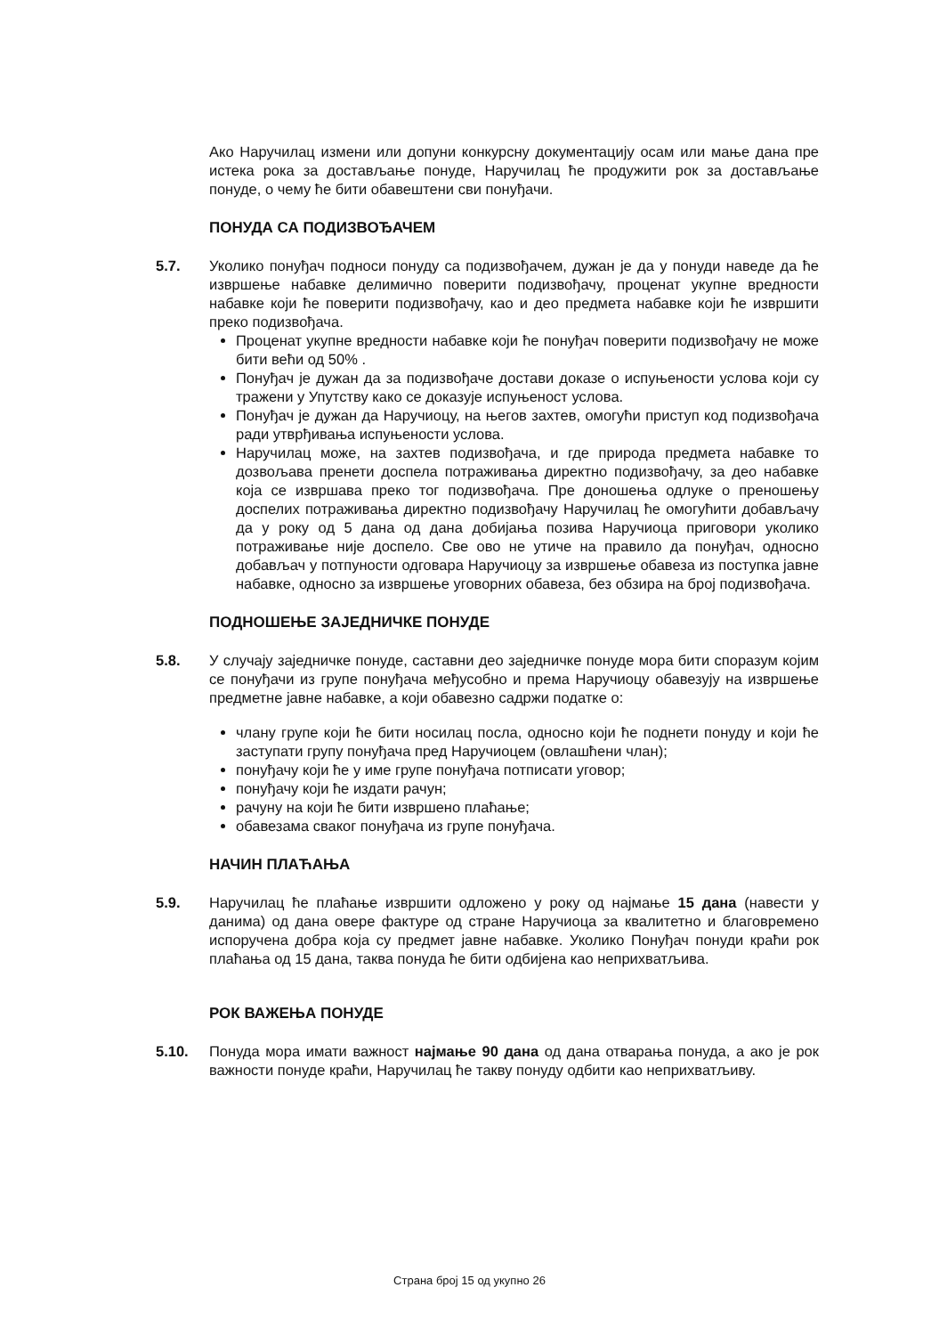Ако Наручилац измени или допуни конкурсну документацију осам или мање дана пре истека рока за достављање понуде, Наручилац ће продужити рок за достављање понуде, о чему ће бити обавештени сви понуђачи.
ПОНУДА СА ПОДИЗВОЂАЧЕМ
5.7. Уколико понуђач подноси понуду са подизвођачем, дужан је да у понуди наведе да ће извршење набавке делимично поверити подизвођачу, проценат укупне вредности набавке који ће поверити подизвођачу, као и део предмета набавке који ће извршити преко подизвођача.
Проценат укупне вредности набавке који ће понуђач поверити подизвођачу не може бити већи од 50% .
Понуђач је дужан да за подизвођаче достави доказе о испуњености услова који су тражени у Упутству како се доказује испуњеност услова.
Понуђач је дужан да Наручиоцу, на његов захтев, омогући приступ код подизвођача ради утврђивања испуњености услова.
Наручилац може, на захтев подизвођача, и где природа предмета набавке то дозвољава пренети доспела потраживања директно подизвођачу, за део набавке која се извршава преко тог подизвођача. Пре доношења одлуке о преношењу доспелих потраживања директно подизвођачу Наручилац ће омогућити добављачу да у року од 5 дана од дана добијања позива Наручиоца приговори уколико потраживање није доспело. Све ово не утиче на правило да понуђач, односно добављач у потпуности одговара Наручиоцу за извршење обавеза из поступка јавне набавке, односно за извршење уговорних обавеза, без обзира на број подизвођача.
ПОДНОШЕЊЕ ЗАЈЕДНИЧКЕ ПОНУДЕ
5.8. У случају заједничке понуде, саставни део заједничке понуде мора бити споразум којим се понуђачи из групе понуђача међусобно и према Наручиоцу обавезују на извршење предметне јавне набавке, а који обавезно садржи податке о:
члану групе који ће бити носилац посла, односно који ће поднети понуду и који ће заступати групу понуђача пред Наручиоцем (овлашћени члан);
понуђачу који ће у име групе понуђача потписати уговор;
понуђачу који ће издати рачун;
рачуну на који ће бити извршено плаћање;
обавезама сваког понуђача из групе понуђача.
НАЧИН ПЛАЋАЊА
5.9. Наручилац ће плаћање извршити одложено у року од најмање 15 дана (навести у данима) од дана овере фактуре од стране Наручиоца за квалитетно и благовремено испоручена добра која су предмет јавне набавке. Уколико Понуђач понуди краћи рок плаћања од 15 дана, таква понуда ће бити одбијена као неприхватљива.
РОК ВАЖЕЊА ПОНУДЕ
5.10. Понуда мора имати важност најмање 90 дана од дана отварања понуда, а ако је рок важности понуде краћи, Наручилац ће такву понуду одбити као неприхватљиву.
Страна број 15 од укупно 26